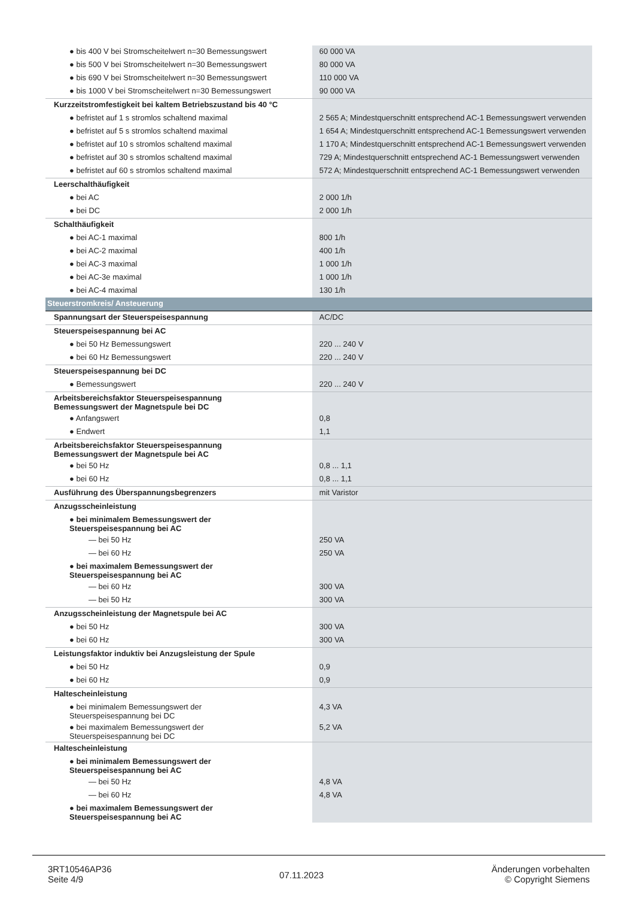| ● bis 400 V bei Stromscheitelwert n=30 Bemessungswert | 60 000 VA |
| ● bis 500 V bei Stromscheitelwert n=30 Bemessungswert | 80 000 VA |
| ● bis 690 V bei Stromscheitelwert n=30 Bemessungswert | 110 000 VA |
| ● bis 1000 V bei Stromscheitelwert n=30 Bemessungswert | 90 000 VA |
| Kurzzeitstromfestigkeit bei kaltem Betriebszustand bis 40 °C | |
| ● befristet auf 1 s stromlos schaltend maximal | 2 565 A; Mindestquerschnitt entsprechend AC-1 Bemessungswert verwenden |
| ● befristet auf 5 s stromlos schaltend maximal | 1 654 A; Mindestquerschnitt entsprechend AC-1 Bemessungswert verwenden |
| ● befristet auf 10 s stromlos schaltend maximal | 1 170 A; Mindestquerschnitt entsprechend AC-1 Bemessungswert verwenden |
| ● befristet auf 30 s stromlos schaltend maximal | 729 A; Mindestquerschnitt entsprechend AC-1 Bemessungswert verwenden |
| ● befristet auf 60 s stromlos schaltend maximal | 572 A; Mindestquerschnitt entsprechend AC-1 Bemessungswert verwenden |
| Leerschalthäufigkeit | |
| ● bei AC | 2 000 1/h |
| ● bei DC | 2 000 1/h |
| Schalthäufigkeit | |
| ● bei AC-1 maximal | 800 1/h |
| ● bei AC-2 maximal | 400 1/h |
| ● bei AC-3 maximal | 1 000 1/h |
| ● bei AC-3e maximal | 1 000 1/h |
| ● bei AC-4 maximal | 130 1/h |
| Steuerstromkreis/ Ansteuerung | |
| Spannungsart der Steuerspeisespannung | AC/DC |
| Steuerspeisespannung bei AC | |
| ● bei 50 Hz Bemessungswert | 220 ... 240 V |
| ● bei 60 Hz Bemessungswert | 220 ... 240 V |
| Steuerspeisespannung bei DC | |
| ● Bemessungswert | 220 ... 240 V |
| Arbeitsbereichsfaktor Steuerspeisespannung Bemessungswert der Magnetspule bei DC | |
| ● Anfangswert | 0,8 |
| ● Endwert | 1,1 |
| Arbeitsbereichsfaktor Steuerspeisespannung Bemessungswert der Magnetspule bei AC | |
| ● bei 50 Hz | 0,8 ... 1,1 |
| ● bei 60 Hz | 0,8 ... 1,1 |
| Ausführung des Überspannungsbegrenzers | mit Varistor |
| Anzugsscheinleistung | |
| ● bei minimalem Bemessungswert der Steuerspeisespannung bei AC | |
| — bei 50 Hz | 250 VA |
| — bei 60 Hz | 250 VA |
| ● bei maximalem Bemessungswert der Steuerspeisespannung bei AC | |
| — bei 60 Hz | 300 VA |
| — bei 50 Hz | 300 VA |
| Anzugsscheinleistung der Magnetspule bei AC | |
| ● bei 50 Hz | 300 VA |
| ● bei 60 Hz | 300 VA |
| Leistungsfaktor induktiv bei Anzugsleistung der Spule | |
| ● bei 50 Hz | 0,9 |
| ● bei 60 Hz | 0,9 |
| Haltescheinleistung | |
| ● bei minimalem Bemessungswert der Steuerspeisespannung bei DC | 4,3 VA |
| ● bei maximalem Bemessungswert der Steuerspeisespannung bei DC | 5,2 VA |
| Haltescheinleistung | |
| ● bei minimalem Bemessungswert der Steuerspeisespannung bei AC | |
| — bei 50 Hz | 4,8 VA |
| — bei 60 Hz | 4,8 VA |
| ● bei maximalem Bemessungswert der Steuerspeisespannung bei AC | |
3RT10546AP36
Seite 4/9
07.11.2023
Änderungen vorbehalten
© Copyright Siemens